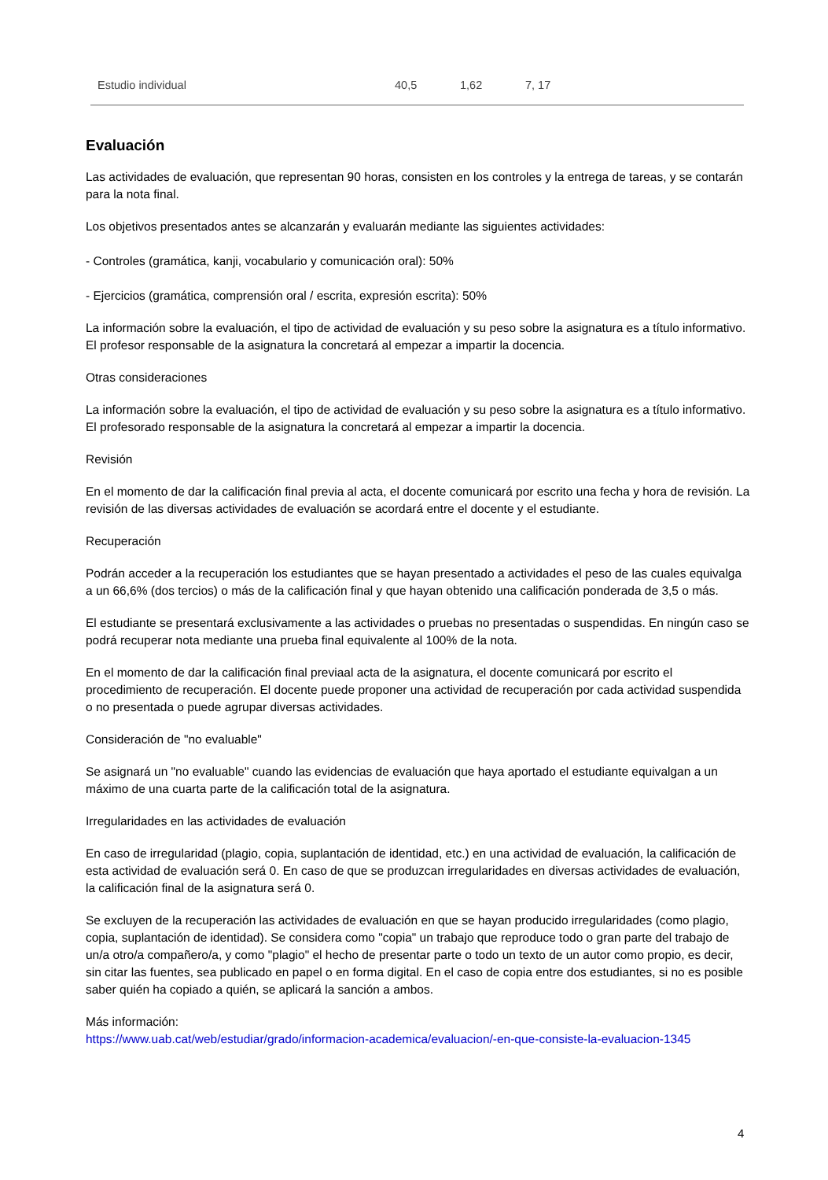| Estudio individual | 40,5 | 1,62 | 7, 17 |
Evaluación
Las actividades de evaluación, que representan 90 horas, consisten en los controles y la entrega de tareas, y se contarán para la nota final.
Los objetivos presentados antes se alcanzarán y evaluarán mediante las siguientes actividades:
- Controles (gramática, kanji, vocabulario y comunicación oral): 50%
- Ejercicios (gramática, comprensión oral / escrita, expresión escrita): 50%
La información sobre la evaluación, el tipo de actividad de evaluación y su peso sobre la asignatura es a título informativo. El profesor responsable de la asignatura la concretará al empezar a impartir la docencia.
Otras consideraciones
La información sobre la evaluación, el tipo de actividad de evaluación y su peso sobre la asignatura es a título informativo. El profesorado responsable de la asignatura la concretará al empezar a impartir la docencia.
Revisión
En el momento de dar la calificación final previa al acta, el docente comunicará por escrito una fecha y hora de revisión. La revisión de las diversas actividades de evaluación se acordará entre el docente y el estudiante.
Recuperación
Podrán acceder a la recuperación los estudiantes que se hayan presentado a actividades el peso de las cuales equivalga a un 66,6% (dos tercios) o más de la calificación final y que hayan obtenido una calificación ponderada de 3,5 o más.
El estudiante se presentará exclusivamente a las actividades o pruebas no presentadas o suspendidas. En ningún caso se podrá recuperar nota mediante una prueba final equivalente al 100% de la nota.
En el momento de dar la calificación final previaal acta de la asignatura, el docente comunicará por escrito el procedimiento de recuperación. El docente puede proponer una actividad de recuperación por cada actividad suspendida o no presentada o puede agrupar diversas actividades.
Consideración de "no evaluable"
Se asignará un "no evaluable" cuando las evidencias de evaluación que haya aportado el estudiante equivalgan a un máximo de una cuarta parte de la calificación total de la asignatura.
Irregularidades en las actividades de evaluación
En caso de irregularidad (plagio, copia, suplantación de identidad, etc.) en una actividad de evaluación, la calificación de esta actividad de evaluación será 0. En caso de que se produzcan irregularidades en diversas actividades de evaluación, la calificación final de la asignatura será 0.
Se excluyen de la recuperación las actividades de evaluación en que se hayan producido irregularidades (como plagio, copia, suplantación de identidad). Se considera como "copia" un trabajo que reproduce todo o gran parte del trabajo de un/a otro/a compañero/a, y como "plagio" el hecho de presentar parte o todo un texto de un autor como propio, es decir, sin citar las fuentes, sea publicado en papel o en forma digital. En el caso de copia entre dos estudiantes, si no es posible saber quién ha copiado a quién, se aplicará la sanción a ambos.
Más información:
https://www.uab.cat/web/estudiar/grado/informacion-academica/evaluacion/-en-que-consiste-la-evaluacion-1345
4